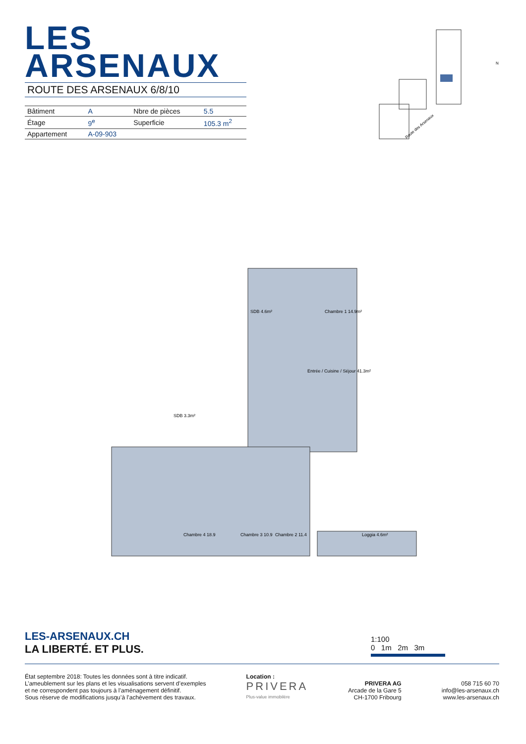LES ARSENAUX
ROUTE DES ARSENAUX 6/8/10
| Bâtiment | A | Nbre de pièces | 5.5 |
| Étage | 9<sup>e</sup> | Superficie | 105.3 m<sup>2</sup> |
| Appartement | A-09-903 | | |
Route des Arsenaux
N
SDB 4.6m²
Chambre 1 14.9m²
Entrée / Cuisine / Séjour 41.3m²
SDB 3.3m²
Chambre 4 18.9
Chambre 3 10.9
Chambre 2 11.4
Loggia 4.6m²
1:100
0 1m 2m 3m
LES-ARSENAUX.CH
LA LIBERTÉ. ET PLUS.
État septembre 2018: Toutes les données sont à titre indicatif.
L’ameublement sur les plans et les visualisations servent d’exemples
et ne correspondent pas toujours à l’aménagement définitif.
Sous réserve de modifications jusqu’à l’achèvement des travaux.
Location :
PRIVERA
Plus-value immobilère
PRIVERA AG
Arcade de la Gare 5
CH-1700 Fribourg
058 715 60 70
info@les-arsenaux.ch
www.les-arsenaux.ch